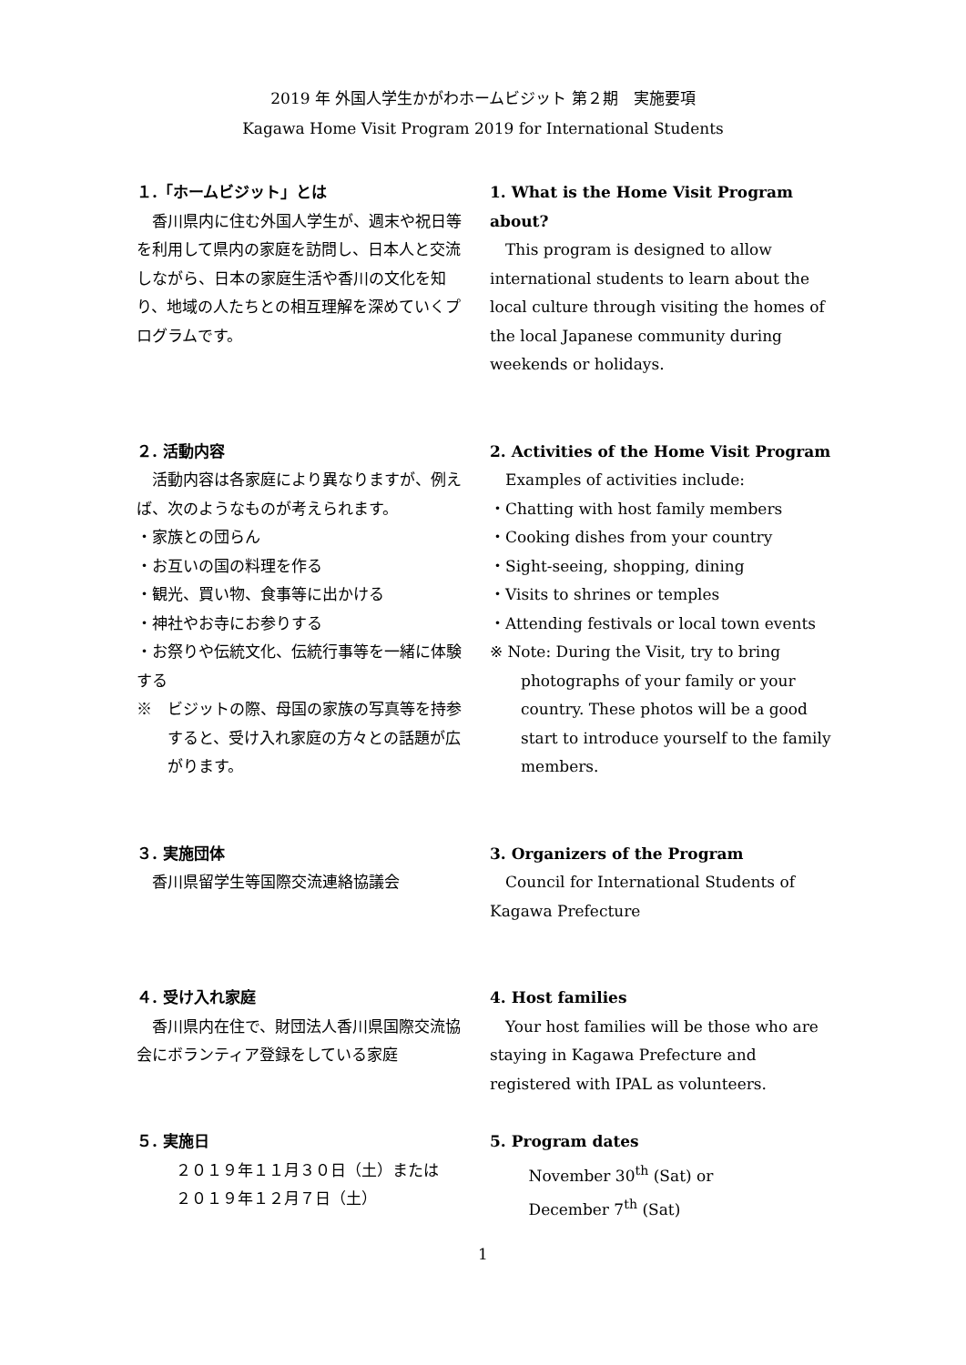2019 年 外国人学生かがわホームビジット 第２期　実施要項
Kagawa Home Visit Program 2019 for International Students
１.「ホームビジット」とは
香川県内に住む外国人学生が、週末や祝日等を利用して県内の家庭を訪問し、日本人と交流しながら、日本の家庭生活や香川の文化を知り、地域の人たちとの相互理解を深めていくプログラムです。
1. What is the Home Visit Program about?
This program is designed to allow international students to learn about the local culture through visiting the homes of the local Japanese community during weekends or holidays.
２. 活動内容
活動内容は各家庭により異なりますが、例えば、次のようなものが考えられます。
・家族との団らん
・お互いの国の料理を作る
・観光、買い物、食事等に出かける
・神社やお寺にお参りする
・お祭りや伝統文化、伝統行事等を一緒に体験する
※　ビジットの際、母国の家族の写真等を持参すると、受け入れ家庭の方々との話題が広がります。
2. Activities of the Home Visit Program
Examples of activities include:
・Chatting with host family members
・Cooking dishes from your country
・Sight-seeing, shopping, dining
・Visits to shrines or temples
・Attending festivals or local town events
※ Note: During the Visit, try to bring photographs of your family or your country. These photos will be a good start to introduce yourself to the family members.
３. 実施団体
香川県留学生等国際交流連絡協議会
3. Organizers of the Program
Council for International Students of Kagawa Prefecture
４. 受け入れ家庭
香川県内在住で、財団法人香川県国際交流協会にボランティア登録をしている家庭
4. Host families
Your host families will be those who are staying in Kagawa Prefecture and registered with IPAL as volunteers.
５. 実施日
２０１９年１１月３０日（土）または
２０１９年１２月７日（土）
5. Program dates
November 30<sup>th</sup> (Sat) or
December 7<sup>th</sup> (Sat)
1